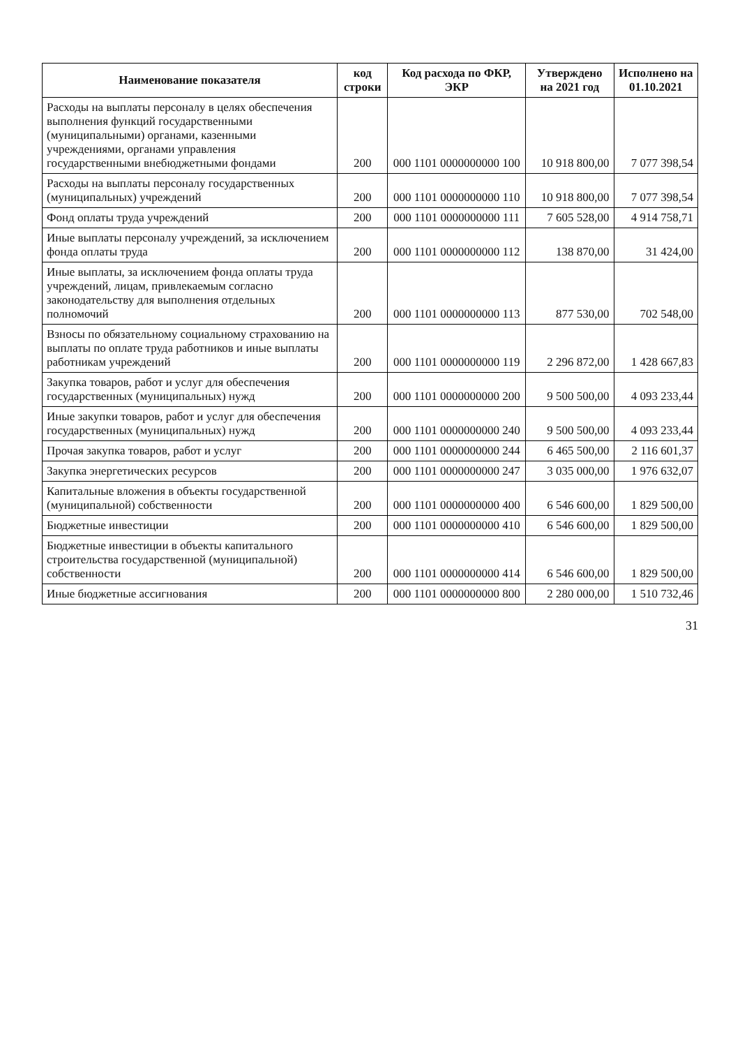| Наименование показателя | код строки | Код расхода по ФКР, ЭКР | Утверждено на 2021 год | Исполнено на 01.10.2021 |
| --- | --- | --- | --- | --- |
| Расходы на выплаты персоналу в целях обеспечения выполнения функций государственными (муниципальными) органами, казенными учреждениями, органами управления государственными внебюджетными фондами | 200 | 000 1101 0000000000 100 | 10 918 800,00 | 7 077 398,54 |
| Расходы на выплаты персоналу государственных (муниципальных) учреждений | 200 | 000 1101 0000000000 110 | 10 918 800,00 | 7 077 398,54 |
| Фонд оплаты труда учреждений | 200 | 000 1101 0000000000 111 | 7 605 528,00 | 4 914 758,71 |
| Иные выплаты персоналу учреждений, за исключением фонда оплаты труда | 200 | 000 1101 0000000000 112 | 138 870,00 | 31 424,00 |
| Иные выплаты, за исключением фонда оплаты труда учреждений, лицам, привлекаемым согласно законодательству для выполнения отдельных полномочий | 200 | 000 1101 0000000000 113 | 877 530,00 | 702 548,00 |
| Взносы по обязательному социальному страхованию на выплаты по оплате труда работников и иные выплаты работникам учреждений | 200 | 000 1101 0000000000 119 | 2 296 872,00 | 1 428 667,83 |
| Закупка товаров, работ и услуг для обеспечения государственных (муниципальных) нужд | 200 | 000 1101 0000000000 200 | 9 500 500,00 | 4 093 233,44 |
| Иные закупки товаров, работ и услуг для обеспечения государственных (муниципальных) нужд | 200 | 000 1101 0000000000 240 | 9 500 500,00 | 4 093 233,44 |
| Прочая закупка товаров, работ и услуг | 200 | 000 1101 0000000000 244 | 6 465 500,00 | 2 116 601,37 |
| Закупка энергетических ресурсов | 200 | 000 1101 0000000000 247 | 3 035 000,00 | 1 976 632,07 |
| Капитальные вложения в объекты государственной (муниципальной) собственности | 200 | 000 1101 0000000000 400 | 6 546 600,00 | 1 829 500,00 |
| Бюджетные инвестиции | 200 | 000 1101 0000000000 410 | 6 546 600,00 | 1 829 500,00 |
| Бюджетные инвестиции в объекты капитального строительства государственной (муниципальной) собственности | 200 | 000 1101 0000000000 414 | 6 546 600,00 | 1 829 500,00 |
| Иные бюджетные ассигнования | 200 | 000 1101 0000000000 800 | 2 280 000,00 | 1 510 732,46 |
31